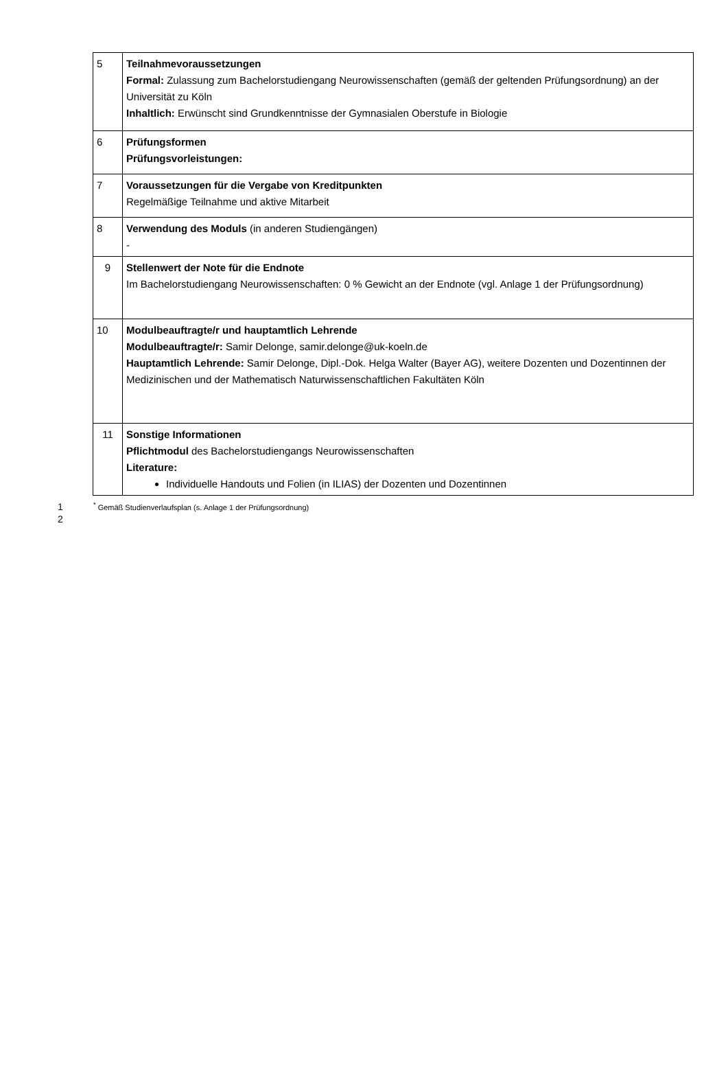| 5 | Teilnahmevoraussetzungen Formal: Zulassung zum Bachelorstudiengang Neurowissenschaften (gemäß der geltenden Prüfungsordnung) an der Universität zu Köln Inhaltlich: Erwünscht sind Grundkenntnisse der Gymnasialen Oberstufe in Biologie |
| 6 | Prüfungsformen Prüfungsvorleistungen: |
| 7 | Voraussetzungen für die Vergabe von Kreditpunkten Regelmäßige Teilnahme und aktive Mitarbeit |
| 8 | Verwendung des Moduls (in anderen Studiengängen) - |
| 9 | Stellenwert der Note für die Endnote Im Bachelorstudiengang Neurowissenschaften: 0 % Gewicht an der Endnote (vgl. Anlage 1 der Prüfungsordnung) |
| 10 | Modulbeauftragte/r und hauptamtlich Lehrende Modulbeauftragte/r: Samir Delonge, samir.delonge@uk-koeln.de Hauptamtlich Lehrende: Samir Delonge, Dipl.-Dok. Helga Walter (Bayer AG), weitere Dozenten und Dozentinnen der Medizinischen und der Mathematisch Naturwissenschaftlichen Fakultäten Köln |
| 11 | Sonstige Informationen Pflichtmodul des Bachelorstudiengangs Neurowissenschaften Literature: Individuelle Handouts und Folien (in ILIAS) der Dozenten und Dozentinnen |
1<sup>*</sup> Gemäß Studienverlaufsplan (s. Anlage 1 der Prüfungsordnung)
2